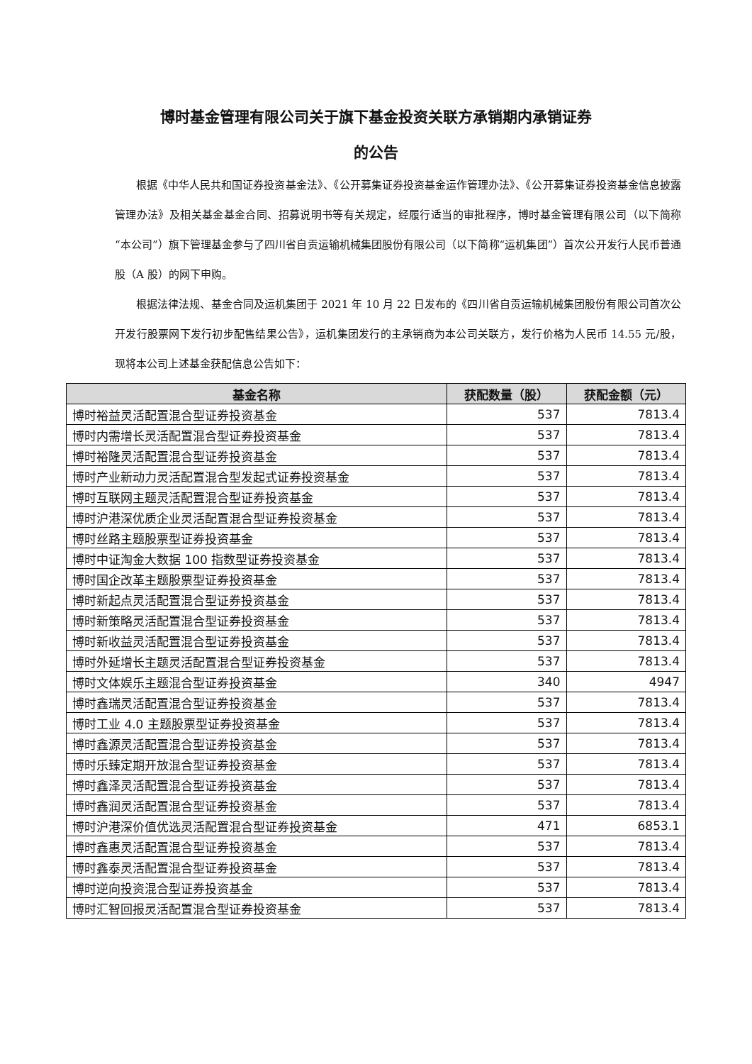博时基金管理有限公司关于旗下基金投资关联方承销期内承销证券
的公告
根据《中华人民共和国证券投资基金法》、《公开募集证券投资基金运作管理办法》、《公开募集证券投资基金信息披露管理办法》及相关基金基金合同、招募说明书等有关规定，经履行适当的审批程序，博时基金管理有限公司（以下简称“本公司”）旗下管理基金参与了四川省自贡运输机械集团股份有限公司（以下简称“运机集团”）首次公开发行人民币普通股（A 股）的网下申购。
根据法律法规、基金合同及运机集团于 2021 年 10 月 22 日发布的《四川省自贡运输机械集团股份有限公司首次公开发行股票网下发行初步配售结果公告》，运机集团发行的主承销商为本公司关联方，发行价格为人民币 14.55 元/股，现将本公司上述基金获配信息公告如下：
| 基金名称 | 获配数量（股） | 获配金额（元） |
| --- | --- | --- |
| 博时裕益灵活配置混合型证券投资基金 | 537 | 7813.4 |
| 博时内需增长灵活配置混合型证券投资基金 | 537 | 7813.4 |
| 博时裕隆灵活配置混合型证券投资基金 | 537 | 7813.4 |
| 博时产业新动力灵活配置混合型发起式证券投资基金 | 537 | 7813.4 |
| 博时互联网主题灵活配置混合型证券投资基金 | 537 | 7813.4 |
| 博时沪港深优质企业灵活配置混合型证券投资基金 | 537 | 7813.4 |
| 博时丝路主题股票型证券投资基金 | 537 | 7813.4 |
| 博时中证淘金大数据 100 指数型证券投资基金 | 537 | 7813.4 |
| 博时国企改革主题股票型证券投资基金 | 537 | 7813.4 |
| 博时新起点灵活配置混合型证券投资基金 | 537 | 7813.4 |
| 博时新策略灵活配置混合型证券投资基金 | 537 | 7813.4 |
| 博时新收益灵活配置混合型证券投资基金 | 537 | 7813.4 |
| 博时外延增长主题灵活配置混合型证券投资基金 | 537 | 7813.4 |
| 博时文体娱乐主题混合型证券投资基金 | 340 | 4947 |
| 博时鑫瑞灵活配置混合型证券投资基金 | 537 | 7813.4 |
| 博时工业 4.0 主题股票型证券投资基金 | 537 | 7813.4 |
| 博时鑫源灵活配置混合型证券投资基金 | 537 | 7813.4 |
| 博时乐臻定期开放混合型证券投资基金 | 537 | 7813.4 |
| 博时鑫泽灵活配置混合型证券投资基金 | 537 | 7813.4 |
| 博时鑫润灵活配置混合型证券投资基金 | 537 | 7813.4 |
| 博时沪港深价值优选灵活配置混合型证券投资基金 | 471 | 6853.1 |
| 博时鑫惠灵活配置混合型证券投资基金 | 537 | 7813.4 |
| 博时鑫泰灵活配置混合型证券投资基金 | 537 | 7813.4 |
| 博时逆向投资混合型证券投资基金 | 537 | 7813.4 |
| 博时汇智回报灵活配置混合型证券投资基金 | 537 | 7813.4 |